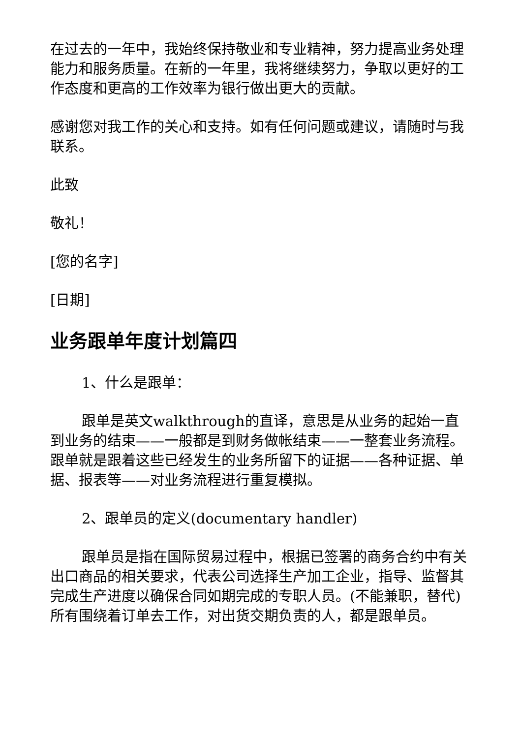在过去的一年中，我始终保持敬业和专业精神，努力提高业务处理能力和服务质量。在新的一年里，我将继续努力，争取以更好的工作态度和更高的工作效率为银行做出更大的贡献。
感谢您对我工作的关心和支持。如有任何问题或建议，请随时与我联系。
此致
敬礼！
[您的名字]
[日期]
业务跟单年度计划篇四
1、什么是跟单：
跟单是英文walkthrough的直译，意思是从业务的起始一直到业务的结束——一般都是到财务做帐结束——一整套业务流程。跟单就是跟着这些已经发生的业务所留下的证据——各种证据、单据、报表等——对业务流程进行重复模拟。
2、跟单员的定义(documentary handler)
跟单员是指在国际贸易过程中，根据已签署的商务合约中有关出口商品的相关要求，代表公司选择生产加工企业，指导、监督其完成生产进度以确保合同如期完成的专职人员。(不能兼职，替代)所有围绕着订单去工作，对出货交期负责的人，都是跟单员。